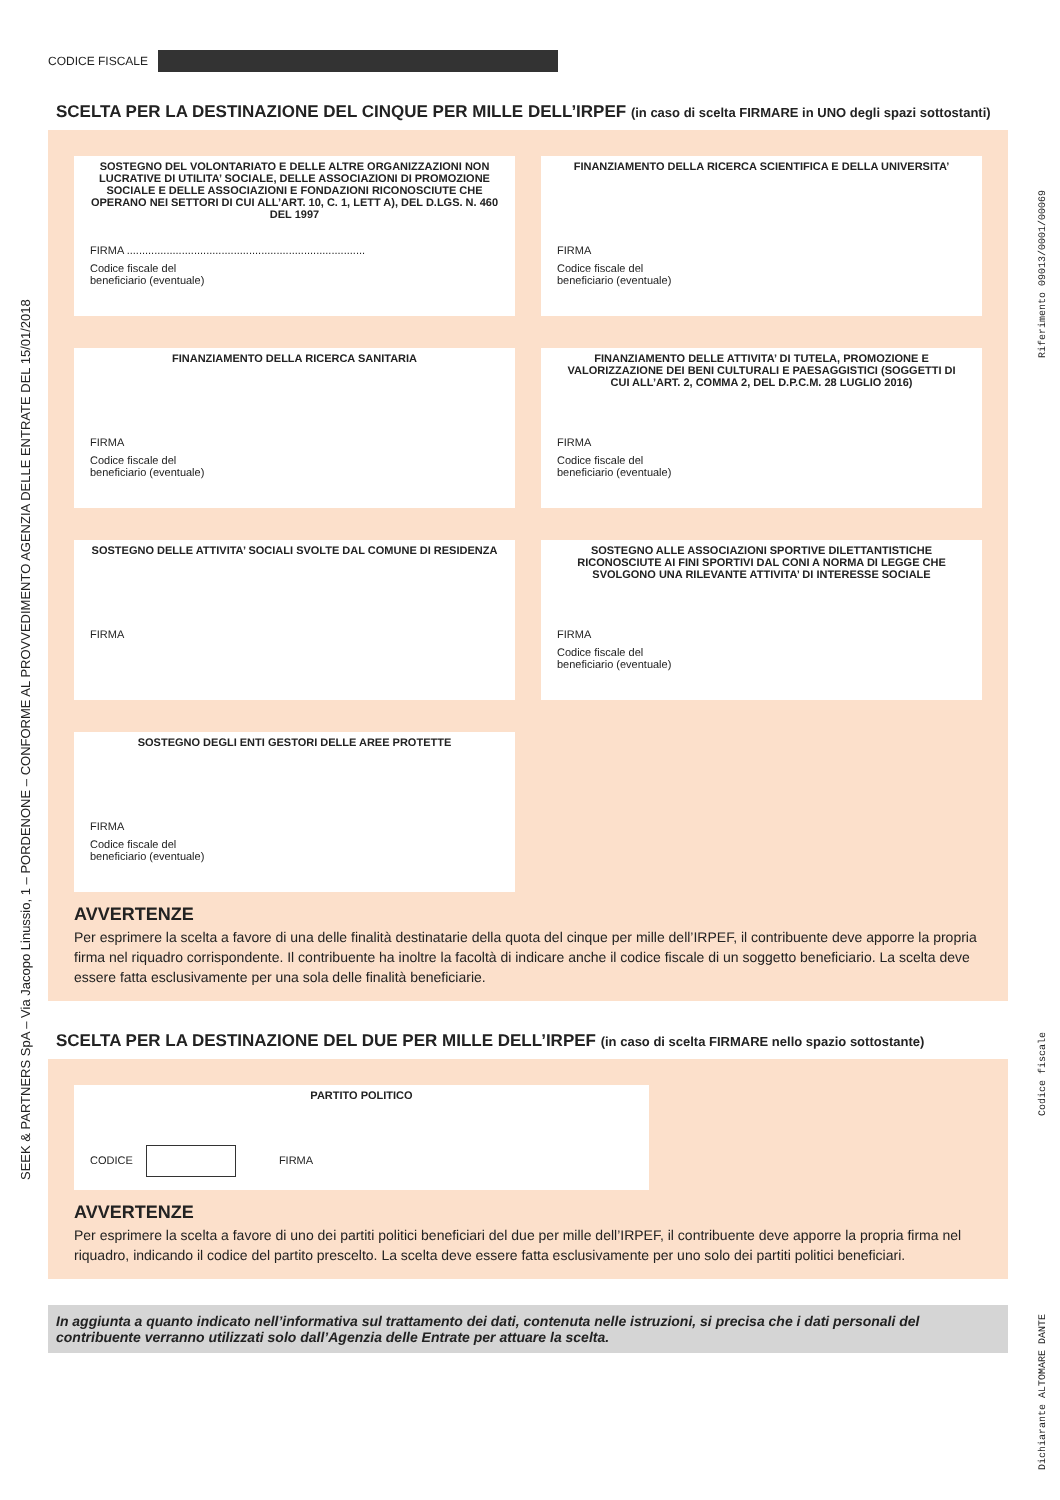SEEK & PARTNERS SpA – Via Jacopo Linussio, 1 – PORDENONE – CONFORME AL PROVVEDIMENTO AGENZIA DELLE ENTRATE DEL 15/01/2018
Riferimento 09013/0001/00069
Dichiarante ALTOMARE DANTE Codice fiscale
CODICE FISCALE
SCELTA PER LA DESTINAZIONE DEL CINQUE PER MILLE DELL’IRPEF (in caso di scelta FIRMARE in UNO degli spazi sottostanti)
SOSTEGNO DEL VOLONTARIATO E DELLE ALTRE ORGANIZZAZIONI NON LUCRATIVE DI UTILITA’ SOCIALE, DELLE ASSOCIAZIONI DI PROMOZIONE SOCIALE E DELLE ASSOCIAZIONI E FONDAZIONI RICONOSCIUTE CHE OPERANO NEI SETTORI DI CUI ALL’ART. 10, C. 1, LETT A), DEL D.LGS. N. 460 DEL 1997
FIRMA ..............................................................................
Codice fiscale del
beneficiario (eventuale)
FINANZIAMENTO DELLA RICERCA SCIENTIFICA E DELLA UNIVERSITA’
FIRMA
Codice fiscale del
beneficiario (eventuale)
FINANZIAMENTO DELLA RICERCA SANITARIA
FIRMA
Codice fiscale del
beneficiario (eventuale)
FINANZIAMENTO DELLE ATTIVITA’ DI TUTELA, PROMOZIONE E VALORIZZAZIONE DEI BENI CULTURALI E PAESAGGISTICI (SOGGETTI DI CUI ALL’ART. 2, COMMA 2, DEL D.P.C.M. 28 LUGLIO 2016)
FIRMA
Codice fiscale del
beneficiario (eventuale)
SOSTEGNO DELLE ATTIVITA’ SOCIALI SVOLTE DAL COMUNE DI RESIDENZA
FIRMA
SOSTEGNO ALLE ASSOCIAZIONI SPORTIVE DILETTANTISTICHE RICONOSCIUTE AI FINI SPORTIVI DAL CONI A NORMA DI LEGGE CHE SVOLGONO UNA RILEVANTE ATTIVITA’ DI INTERESSE SOCIALE
FIRMA
Codice fiscale del
beneficiario (eventuale)
SOSTEGNO DEGLI ENTI GESTORI DELLE AREE PROTETTE
FIRMA
Codice fiscale del
beneficiario (eventuale)
AVVERTENZE
Per esprimere la scelta a favore di una delle finalità destinatarie della quota del cinque per mille dell’IRPEF, il contribuente deve apporre la propria firma nel riquadro corrispondente. Il contribuente ha inoltre la facoltà di indicare anche il codice fiscale di un soggetto beneficiario. La scelta deve essere fatta esclusivamente per una sola delle finalità beneficiarie.
SCELTA PER LA DESTINAZIONE DEL DUE PER MILLE DELL’IRPEF (in caso di scelta FIRMARE nello spazio sottostante)
PARTITO POLITICO
CODICE FIRMA
AVVERTENZE
Per esprimere la scelta a favore di uno dei partiti politici beneficiari del due per mille dell’IRPEF, il contribuente deve apporre la propria firma nel riquadro, indicando il codice del partito prescelto. La scelta deve essere fatta esclusivamente per uno solo dei partiti politici beneficiari.
In aggiunta a quanto indicato nell’informativa sul trattamento dei dati, contenuta nelle istruzioni, si precisa che i dati personali del contribuente verranno utilizzati solo dall’Agenzia delle Entrate per attuare la scelta.